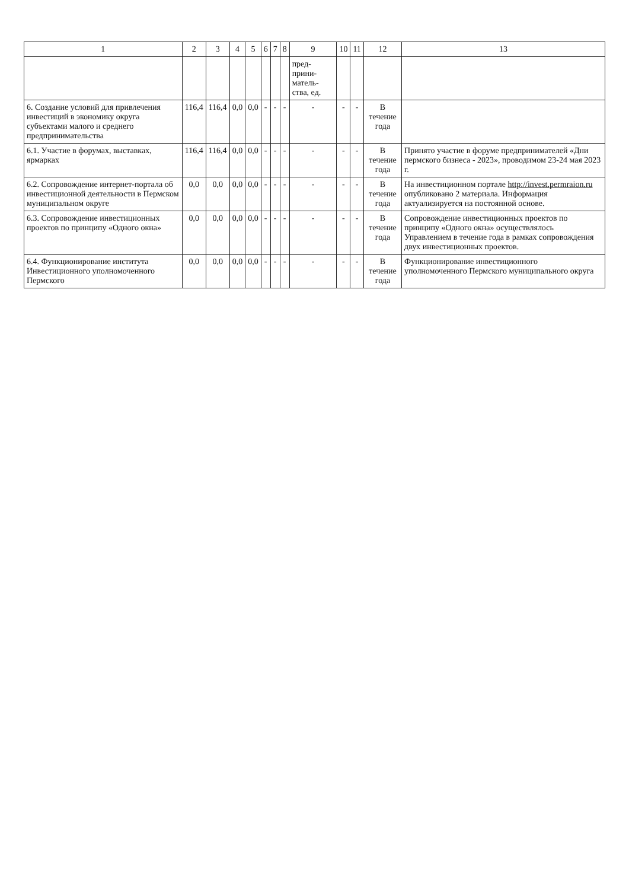| 1 | 2 | 3 | 4 | 5 | 6 | 7 | 8 | 9 | 10 | 11 | 12 | 13 |
| --- | --- | --- | --- | --- | --- | --- | --- | --- | --- | --- | --- | --- |
| | | | | | | | | пред-прини-матель-ства, ед. | | | | |
| 6. Создание условий для привлечения инвестиций в экономику округа субъектами малого и среднего предпринимательства | 116,4 | 116,4 | 0,0 | 0,0 | - | - | - | - | - | - | В течение года | |
| 6.1. Участие в форумах, выставках, ярмарках | 116,4 | 116,4 | 0,0 | 0,0 | - | - | - | - | - | - | В течение года | Принято участие в форуме предпринимателей «Дни пермского бизнеса - 2023», проводимом 23-24 мая 2023 г. |
| 6.2. Сопровождение интернет-портала об инвестиционной деятельности в Пермском муниципальном округе | 0,0 | 0,0 | 0,0 | 0,0 | - | - | - | - | - | - | В течение года | На инвестиционном портале http://invest.permraion.ru опубликовано 2 материала. Информация актуализируется на постоянной основе. |
| 6.3. Сопровождение инвестиционных проектов по принципу «Одного окна» | 0,0 | 0,0 | 0,0 | 0,0 | - | - | - | - | - | - | В течение года | Сопровождение инвестиционных проектов по принципу «Одного окна» осуществлялось Управлением в течение года в рамках сопровождения двух инвестиционных проектов. |
| 6.4. Функционирование института Инвестиционного уполномоченного Пермского | 0,0 | 0,0 | 0,0 | 0,0 | - | - | - | - | - | - | В течение года | Функционирование инвестиционного уполномоченного Пермского муниципального округа |